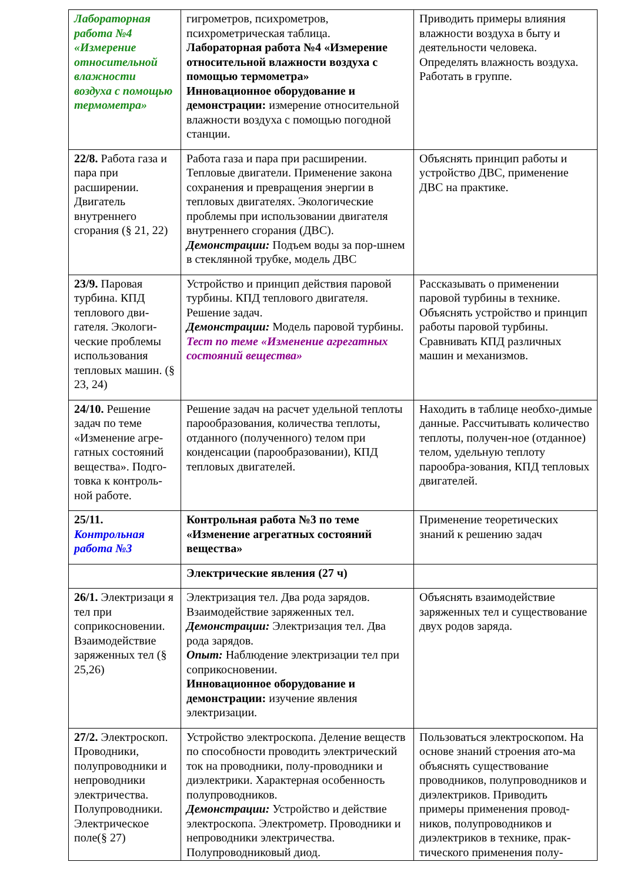| Лабораторная работа №4 «Измерение относительной влажности воздуха с помощью термометра» | гигрометров, психрометров, психрометрическая таблица. Лабораторная работа №4 «Измерение относительной влажности воздуха с помощью термометра» Инновационное оборудование и демонстрации: измерение относительной влажности воздуха с помощью погодной станции. | Приводить примеры влияния влажности воздуха в быту и деятельности человека. Определять влажность воздуха. Работать в группе. |
| 22/8. Работа газа и пара при расширении. Двигатель внутреннего сгорания (§ 21, 22) | Работа газа и пара при расширении. Тепловые двигатели. Применение закона сохранения и превращения энергии в тепловых двигателях. Экологические проблемы при использовании двигателя внутреннего сгорания (ДВС). Демонстрации: Подъем воды за пор-шнем в стеклянной трубке, модель ДВС | Объяснять принцип работы и устройство ДВС, применение ДВС на практике. |
| 23/9. Паровая турбина. КПД теплового дви-гателя. Экологи-ческие проблемы использования тепловых машин. (§ 23, 24) | Устройство и принцип действия паровой турбины. КПД теплового двигателя. Решение задач. Демонстрации: Модель паровой турбины. Тест по теме «Изменение агрегатных состояний вещества» | Рассказывать о применении паровой турбины в технике. Объяснять устройство и принцип работы паровой турбины. Сравнивать КПД различных машин и механизмов. |
| 24/10. Решение задач по теме «Изменение агре-гатных состояний вещества». Подго-товка к контроль-ной работе. | Решение задач на расчет удельной теплоты парообразования, количества теплоты, отданного (полученного) телом при конденсации (парообразовании), КПД тепловых двигателей. | Находить в таблице необхо-димые данные. Рассчитывать количество теплоты, получен-ное (отданное) телом, удельную теплоту парообра-зования, КПД тепловых двигателей. |
| 25/11. Контрольная работа №3 | Контрольная работа №3 по теме «Изменение агрегатных состояний вещества» | Применение теоретических знаний к решению задач |
| | Электрические явления (27 ч) | |
| 26/1. Электризаци я тел при соприкосновении. Взаимодействие заряженных тел (§ 25,26) | Электризация тел. Два рода зарядов. Взаимодействие заряженных тел. Демонстрации: Электризация тел. Два рода зарядов. Опыт: Наблюдение электризации тел при соприкосновении. Инновационное оборудование и демонстрации: изучение явления электризации. | Объяснять взаимодействие заряженных тел и существование двух родов заряда. |
| 27/2. Электроскоп. Проводники, полупроводники и непроводники электричества. Полупроводники. Электрическое поле(§ 27) | Устройство электроскопа. Деление веществ по способности проводить электрический ток на проводники, полу-проводники и диэлектрики. Характерная особенность полупроводников. Демонстрации: Устройство и действие электроскопа. Электрометр. Проводники и непроводники электричества. Полупроводниковый диод. | Пользоваться электроскопом. На основе знаний строения ато-ма объяснять существование проводников, полупроводников и диэлектриков. Приводить примеры применения провод-ников, полупроводников и диэлектриков в технике, прак-тического применения полу- |